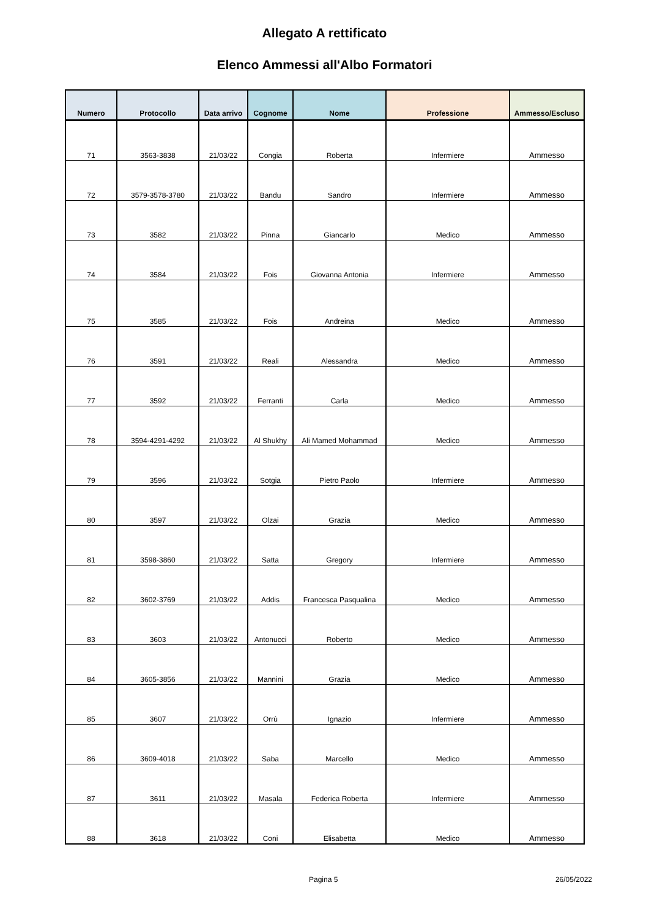Allegato A rettificato
Elenco Ammessi all'Albo Formatori
| Numero | Protocollo | Data arrivo | Cognome | Nome | Professione | Ammesso/Escluso |
| --- | --- | --- | --- | --- | --- | --- |
| 71 | 3563-3838 | 21/03/22 | Congia | Roberta | Infermiere | Ammesso |
| 72 | 3579-3578-3780 | 21/03/22 | Bandu | Sandro | Infermiere | Ammesso |
| 73 | 3582 | 21/03/22 | Pinna | Giancarlo | Medico | Ammesso |
| 74 | 3584 | 21/03/22 | Fois | Giovanna Antonia | Infermiere | Ammesso |
| 75 | 3585 | 21/03/22 | Fois | Andreina | Medico | Ammesso |
| 76 | 3591 | 21/03/22 | Reali | Alessandra | Medico | Ammesso |
| 77 | 3592 | 21/03/22 | Ferranti | Carla | Medico | Ammesso |
| 78 | 3594-4291-4292 | 21/03/22 | Al Shukhy | Ali Mamed Mohammad | Medico | Ammesso |
| 79 | 3596 | 21/03/22 | Sotgia | Pietro Paolo | Infermiere | Ammesso |
| 80 | 3597 | 21/03/22 | Olzai | Grazia | Medico | Ammesso |
| 81 | 3598-3860 | 21/03/22 | Satta | Gregory | Infermiere | Ammesso |
| 82 | 3602-3769 | 21/03/22 | Addis | Francesca Pasqualina | Medico | Ammesso |
| 83 | 3603 | 21/03/22 | Antonucci | Roberto | Medico | Ammesso |
| 84 | 3605-3856 | 21/03/22 | Mannini | Grazia | Medico | Ammesso |
| 85 | 3607 | 21/03/22 | Orrù | Ignazio | Infermiere | Ammesso |
| 86 | 3609-4018 | 21/03/22 | Saba | Marcello | Medico | Ammesso |
| 87 | 3611 | 21/03/22 | Masala | Federica Roberta | Infermiere | Ammesso |
| 88 | 3618 | 21/03/22 | Coni | Elisabetta | Medico | Ammesso |
Pagina 5 26/05/2022